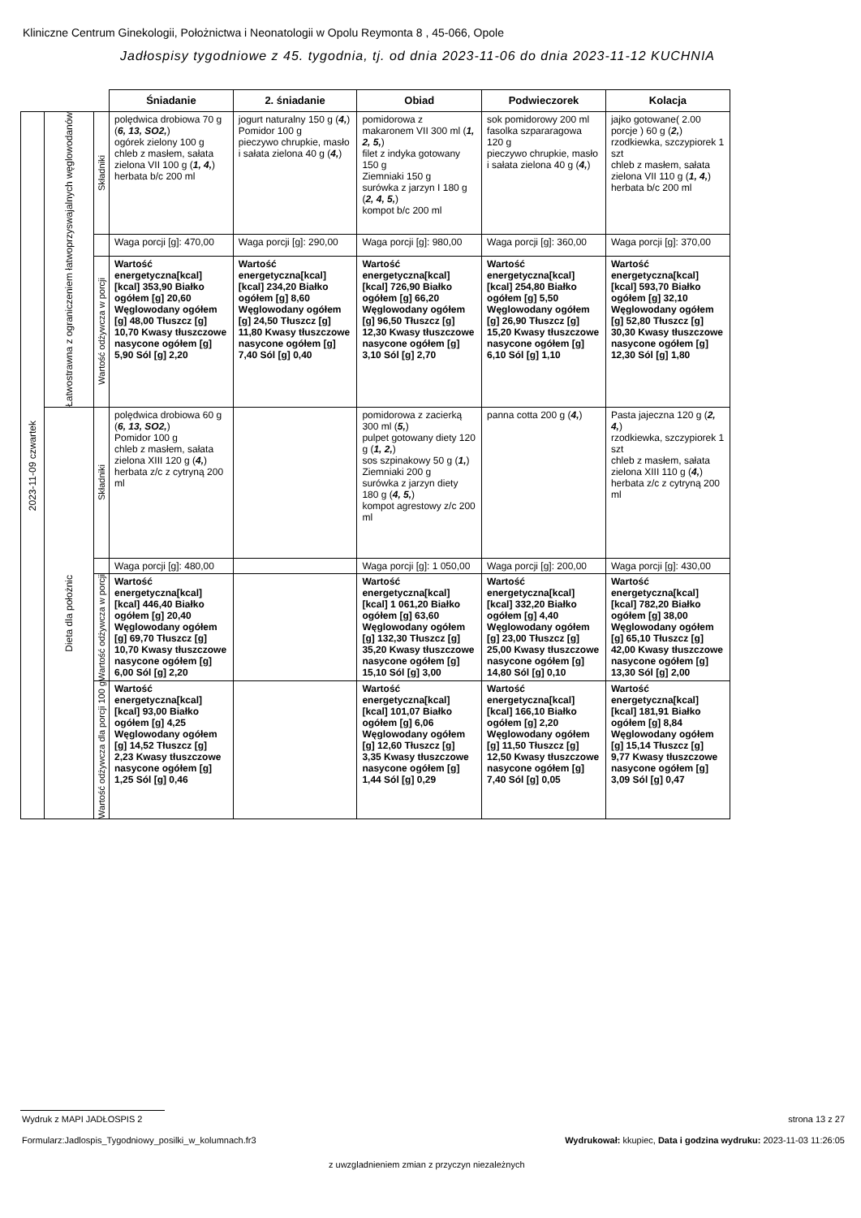Kliniczne Centrum Ginekologii, Położnictwa i Neonatologii w Opolu Reymonta 8 , 45-066, Opole
Jadłospisy tygodniowe z 45. tygodnia, tj. od dnia 2023-11-06 do dnia 2023-11-12 KUCHNIA
| | | | Śniadanie | 2. śniadanie | Obiad | Podwieczorek | Kolacja |
| 2023-11-09 czwartek | Łatwostrawna z ograniczeniem łatwoprzyswajalnych węglowodanów | Składniki | polędwica drobiowa 70 g ( 6, 13, SO2, ) ogórek zielony 100 g chleb z masłem, sałata zielona VII 100 g ( 1, 4, ) herbata b/c 200 ml | jogurt naturalny 150 g ( 4, ) Pomidor 100 g pieczywo chrupkie, masło i sałata zielona 40 g ( 4, ) | pomidorowa z makaronem VII 300 ml ( 1, 2, 5, ) filet z indyka gotowany 150 g Ziemniaki 150 g surówka z jarzyn I 180 g ( 2, 4, 5, ) kompot b/c 200 ml | sok pomidorowy 200 ml fasolka szpararagowa 120 g pieczywo chrupkie, masło i sałata zielona 40 g ( 4, ) | jajko gotowane( 2.00 porcje ) 60 g ( 2, ) rzodkiewka, szczypiorek 1 szt chleb z masłem, sałata zielona VII 110 g ( 1, 4, ) herbata b/c 200 ml |
| | | | Waga porcji [g]: 470,00 | Waga porcji [g]: 290,00 | Waga porcji [g]: 980,00 | Waga porcji [g]: 360,00 | Waga porcji [g]: 370,00 |
| | | Wartość odżywcza w porcji | Wartość energetyczna[kcal] [kcal] 353,90 Białko ogółem [g] 20,60 Węglowodany ogółem [g] 48,00 Tłuszcz [g] 10,70 Kwasy tłuszczowe nasycone ogółem [g] 5,90 Sól [g] 2,20 | Wartość energetyczna[kcal] [kcal] 234,20 Białko ogółem [g] 8,60 Węglowodany ogółem [g] 24,50 Tłuszcz [g] 11,80 Kwasy tłuszczowe nasycone ogółem [g] 7,40 Sól [g] 0,40 | Wartość energetyczna[kcal] [kcal] 726,90 Białko ogółem [g] 66,20 Węglowodany ogółem [g] 96,50 Tłuszcz [g] 12,30 Kwasy tłuszczowe nasycone ogółem [g] 3,10 Sól [g] 2,70 | Wartość energetyczna[kcal] [kcal] 254,80 Białko ogółem [g] 5,50 Węglowodany ogółem [g] 26,90 Tłuszcz [g] 15,20 Kwasy tłuszczowe nasycone ogółem [g] 6,10 Sól [g] 1,10 | Wartość energetyczna[kcal] [kcal] 593,70 Białko ogółem [g] 32,10 Węglowodany ogółem [g] 52,80 Tłuszcz [g] 30,30 Kwasy tłuszczowe nasycone ogółem [g] 12,30 Sól [g] 1,80 |
| | Dieta dla położnic | Składniki | polędwica drobiowa 60 g ( 6, 13, SO2, ) Pomidor 100 g chleb z masłem, sałata zielona XIII 120 g ( 4, ) herbata z/c z cytryną 200 ml | | pomidorowa z zacierką 300 ml ( 5, ) pulpet gotowany diety 120 g ( 1, 2, ) sos szpinakowy 50 g ( 1, ) Ziemniaki 200 g surówka z jarzyn diety 180 g ( 4, 5, ) kompot agrestowy z/c 200 ml | panna cotta 200 g ( 4, ) | Pasta jajeczna 120 g ( 2, 4, ) rzodkiewka, szczypiorek 1 szt chleb z masłem, sałata zielona XIII 110 g ( 4, ) herbata z/c z cytryną 200 ml |
| | | | Waga porcji [g]: 480,00 | | Waga porcji [g]: 1 050,00 | Waga porcji [g]: 200,00 | Waga porcji [g]: 430,00 |
| | | Wartość odżywcza w porcji | Wartość energetyczna[kcal] [kcal] 446,40 Białko ogółem [g] 20,40 Węglowodany ogółem [g] 69,70 Tłuszcz [g] 10,70 Kwasy tłuszczowe nasycone ogółem [g] 6,00 Sól [g] 2,20 | | Wartość energetyczna[kcal] [kcal] 1 061,20 Białko ogółem [g] 63,60 Węglowodany ogółem [g] 132,30 Tłuszcz [g] 35,20 Kwasy tłuszczowe nasycone ogółem [g] 15,10 Sól [g] 3,00 | Wartość energetyczna[kcal] [kcal] 332,20 Białko ogółem [g] 4,40 Węglowodany ogółem [g] 23,00 Tłuszcz [g] 25,00 Kwasy tłuszczowe nasycone ogółem [g] 14,80 Sól [g] 0,10 | Wartość energetyczna[kcal] [kcal] 782,20 Białko ogółem [g] 38,00 Węglowodany ogółem [g] 65,10 Tłuszcz [g] 42,00 Kwasy tłuszczowe nasycone ogółem [g] 13,30 Sól [g] 2,00 |
| | | Wartość odżywcza dla porcji 100 g | Wartość energetyczna[kcal] [kcal] 93,00 Białko ogółem [g] 4,25 Węglowodany ogółem [g] 14,52 Tłuszcz [g] 2,23 Kwasy tłuszczowe nasycone ogółem [g] 1,25 Sól [g] 0,46 | | Wartość energetyczna[kcal] [kcal] 101,07 Białko ogółem [g] 6,06 Węglowodany ogółem [g] 12,60 Tłuszcz [g] 3,35 Kwasy tłuszczowe nasycone ogółem [g] 1,44 Sól [g] 0,29 | Wartość energetyczna[kcal] [kcal] 166,10 Białko ogółem [g] 2,20 Węglowodany ogółem [g] 11,50 Tłuszcz [g] 12,50 Kwasy tłuszczowe nasycone ogółem [g] 7,40 Sól [g] 0,05 | Wartość energetyczna[kcal] [kcal] 181,91 Białko ogółem [g] 8,84 Węglowodany ogółem [g] 15,14 Tłuszcz [g] 9,77 Kwasy tłuszczowe nasycone ogółem [g] 3,09 Sól [g] 0,47 |
Wydruk z MAPI JADŁOSPIS 2 strona 13 z 27
Formularz:Jadlospis_Tygodniowy_posilki_w_kolumnach.fr3
Wydrukował: kkupiec, Data i godzina wydruku: 2023-11-03 11:26:05
z uwzgladnieniem zmian z przyczyn niezależnych